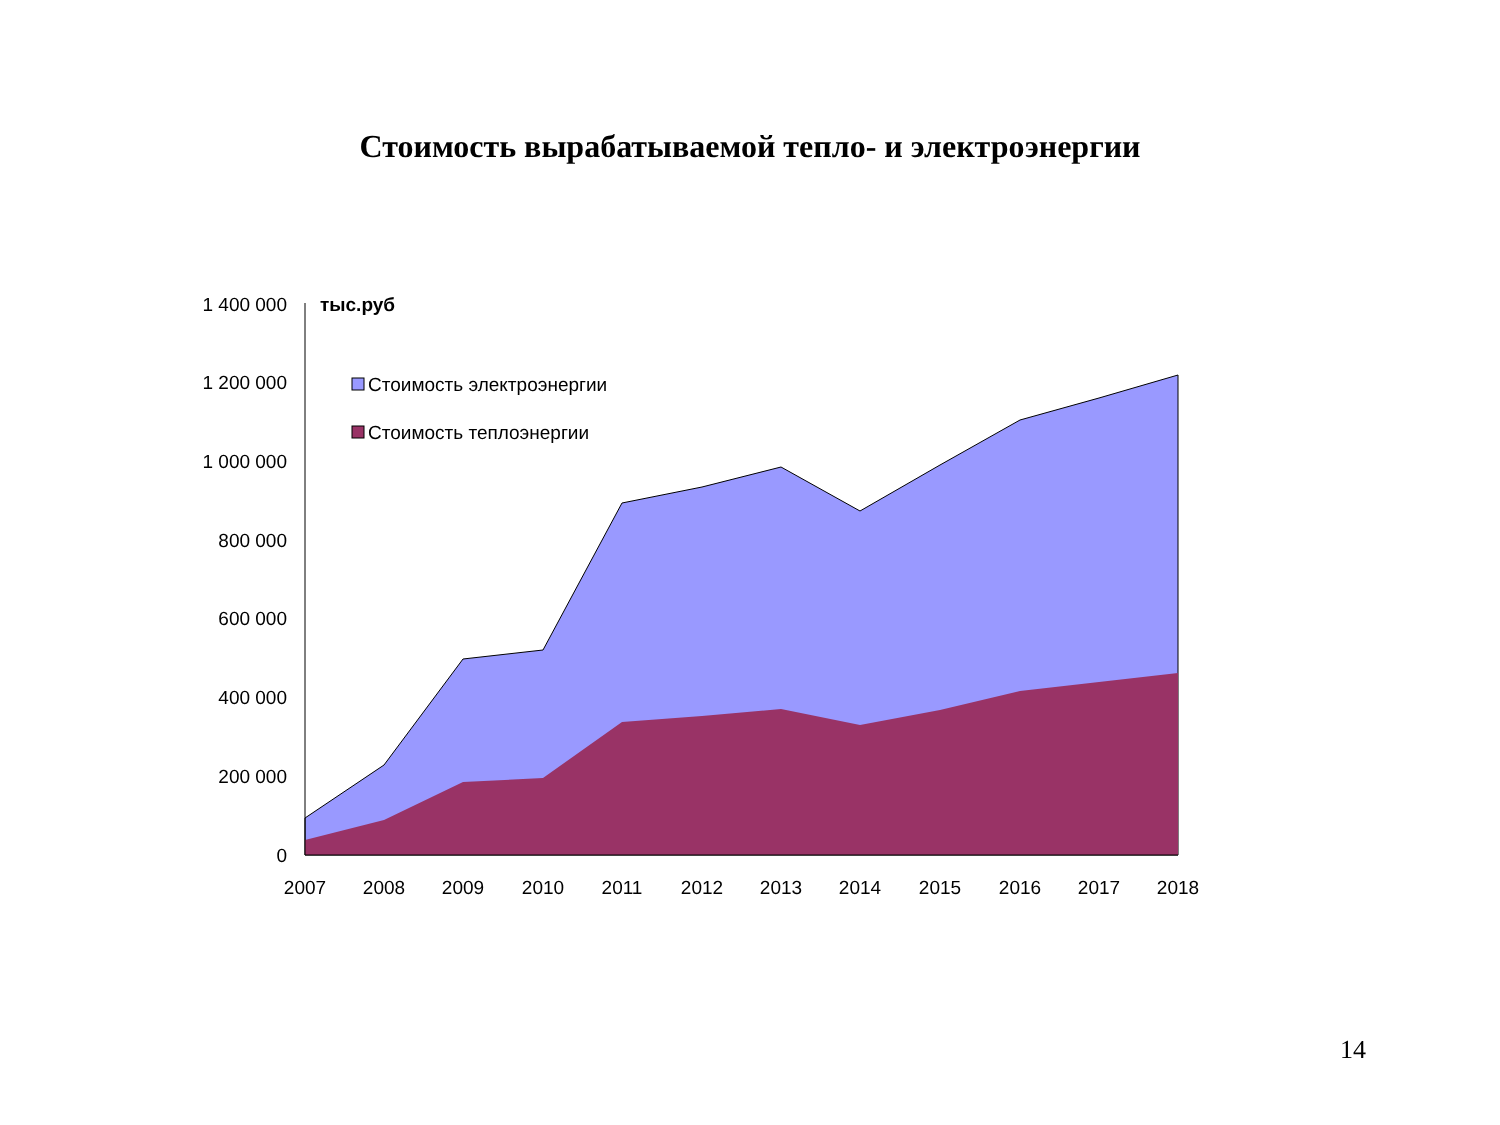Стоимость вырабатываемой тепло- и электроэнергии
1 400 000
1 200 000
1 000 000
800 000
600 000
400 000
200 000
0
тыс.руб
Стоимость электроэнергии
Стоимость теплоэнергии
2007
2008
2009
2010
2011
2012
2013
2014
2015
2016
2017
2018
14